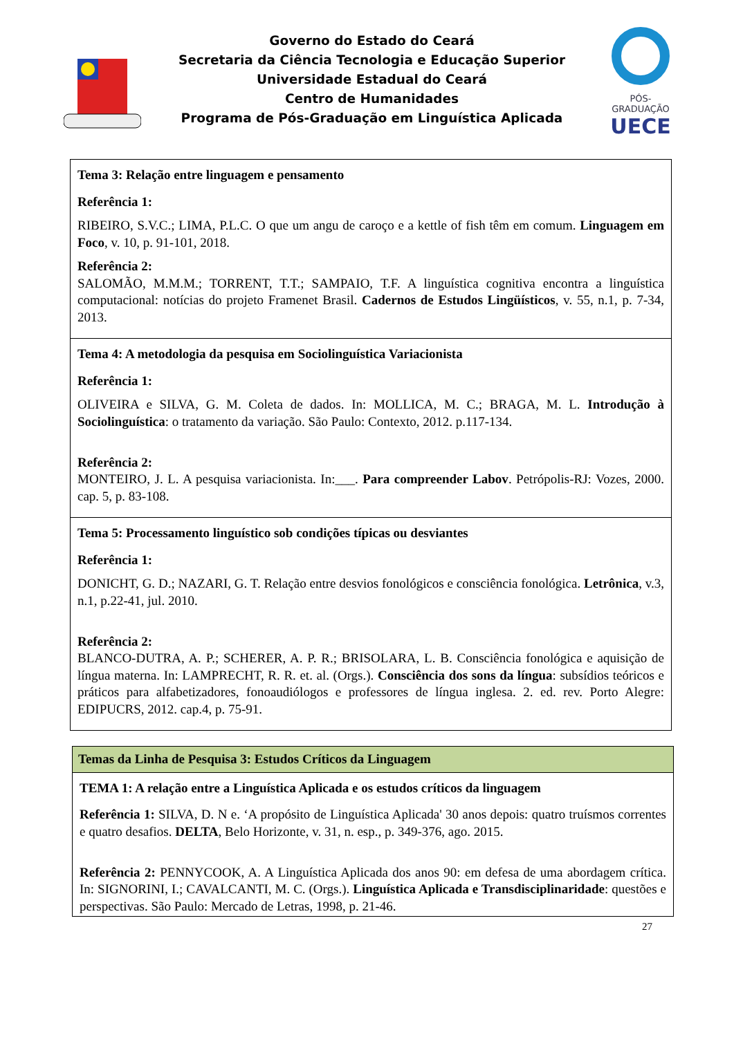Governo do Estado do Ceará
Secretaria da Ciência Tecnologia e Educação Superior
Universidade Estadual do Ceará
Centro de Humanidades
Programa de Pós-Graduação em Linguística Aplicada
PÓS-GRADUAÇÃO
UECE
| Tema 3: Relação entre linguagem e pensamento Referência 1: RIBEIRO, S.V.C.; LIMA, P.L.C. O que um angu de caroço e a kettle of fish têm em comum. Linguagem em Foco , v. 10, p. 91-101, 2018. Referência 2: SALOMÃO, M.M.M.; TORRENT, T.T.; SAMPAIO, T.F. A linguística cognitiva encontra a linguística computacional: notícias do projeto Framenet Brasil. Cadernos de Estudos Lingüísticos , v. 55, n.1, p. 7-34, 2013. |
| Tema 4: A metodologia da pesquisa em Sociolinguística Variacionista Referência 1: OLIVEIRA e SILVA, G. M. Coleta de dados. In: MOLLICA, M. C.; BRAGA, M. L. Introdução à Sociolinguística : o tratamento da variação. São Paulo: Contexto, 2012. p.117-134. Referência 2: MONTEIRO, J. L. A pesquisa variacionista. In:___. Para compreender Labov . Petrópolis-RJ: Vozes, 2000. cap. 5, p. 83-108. |
| Tema 5: Processamento linguístico sob condições típicas ou desviantes Referência 1: DONICHT, G. D.; NAZARI, G. T. Relação entre desvios fonológicos e consciência fonológica. Letrônica , v.3, n.1, p.22-41, jul. 2010. Referência 2: BLANCO-DUTRA, A. P.; SCHERER, A. P. R.; BRISOLARA, L. B. Consciência fonológica e aquisição de língua materna. In: LAMPRECHT, R. R. et. al. (Orgs.). Consciência dos sons da língua : subsídios teóricos e práticos para alfabetizadores, fonoaudiólogos e professores de língua inglesa. 2. ed. rev. Porto Alegre: EDIPUCRS, 2012. cap.4, p. 75-91. |
| Temas da Linha de Pesquisa 3: Estudos Críticos da Linguagem |
| --- |
| TEMA 1: A relação entre a Linguística Aplicada e os estudos críticos da linguagem Referência 1: SILVA, D. N e. ‘A propósito de Linguística Aplicada' 30 anos depois: quatro truísmos correntes e quatro desafios. DELTA , Belo Horizonte, v. 31, n. esp., p. 349-376, ago. 2015. Referência 2: PENNYCOOK, A. A Linguística Aplicada dos anos 90: em defesa de uma abordagem crítica. In: SIGNORINI, I.; CAVALCANTI, M. C. (Orgs.). Linguística Aplicada e Transdisciplinaridade : questões e perspectivas. São Paulo: Mercado de Letras, 1998, p. 21-46. |
27